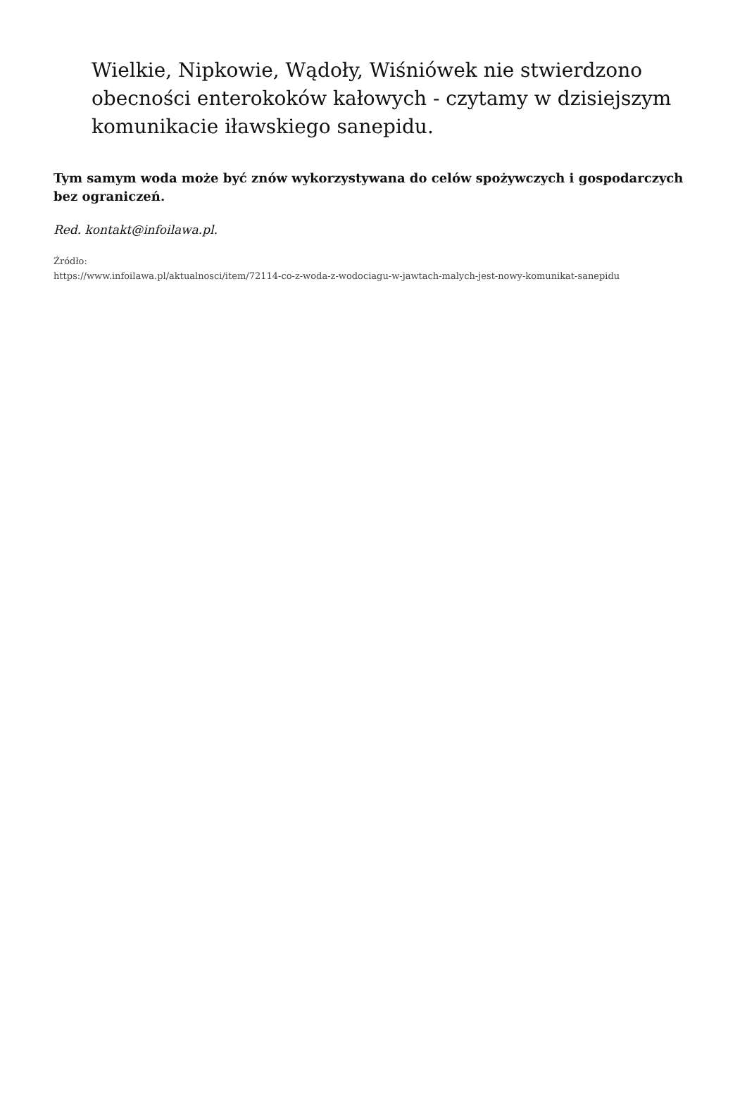Wielkie, Nipkowie, Wądoły, Wiśniówek nie stwierdzono obecności enterokoków kałowych - czytamy w dzisiejszym komunikacie iławskiego sanepidu.
Tym samym woda może być znów wykorzystywana do celów spożywczych i gospodarczych bez ograniczeń.
Red. kontakt@infoilawa.pl.
Źródło:
https://www.infoilawa.pl/aktualnosci/item/72114-co-z-woda-z-wodociagu-w-jawtach-malych-jest-nowy-komunikat-sanepidu